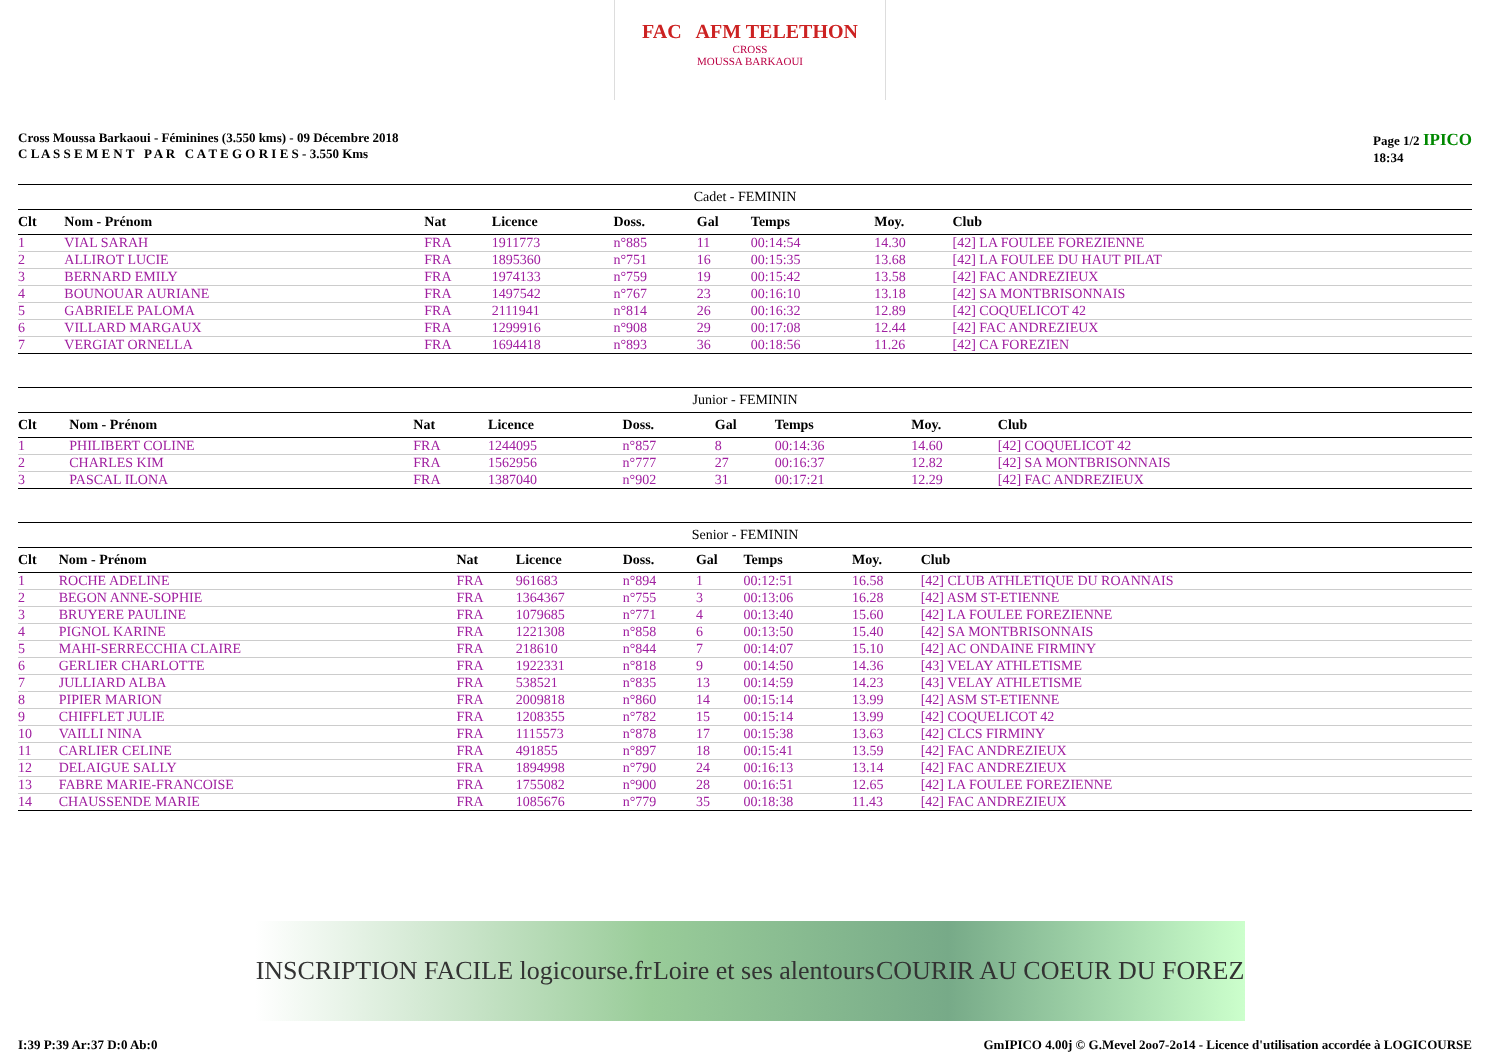FAC AFM TELETHON
CROSS
MOUSSA BARKAOUI
Cross Moussa Barkaoui - Féminines (3.550 kms) - 09 Décembre 2018
C L A S S E M E N T P A R C A T E G O R I E S - 3.550 Kms
Page 1/2 IPICO
18:34
Cadet - FEMININ
| Clt | Nom - Prénom | Nat | Licence | Doss. | Gal | Temps | Moy. | Club |
| --- | --- | --- | --- | --- | --- | --- | --- | --- |
| 1 | VIAL SARAH | FRA | 1911773 | n°885 | 11 | 00:14:54 | 14.30 | [42] LA FOULEE FOREZIENNE |
| 2 | ALLIROT LUCIE | FRA | 1895360 | n°751 | 16 | 00:15:35 | 13.68 | [42] LA FOULEE DU HAUT PILAT |
| 3 | BERNARD EMILY | FRA | 1974133 | n°759 | 19 | 00:15:42 | 13.58 | [42] FAC ANDREZIEUX |
| 4 | BOUNOUAR AURIANE | FRA | 1497542 | n°767 | 23 | 00:16:10 | 13.18 | [42] SA MONTBRISONNAIS |
| 5 | GABRIELE PALOMA | FRA | 2111941 | n°814 | 26 | 00:16:32 | 12.89 | [42] COQUELICOT 42 |
| 6 | VILLARD MARGAUX | FRA | 1299916 | n°908 | 29 | 00:17:08 | 12.44 | [42] FAC ANDREZIEUX |
| 7 | VERGIAT ORNELLA | FRA | 1694418 | n°893 | 36 | 00:18:56 | 11.26 | [42] CA FOREZIEN |
Junior - FEMININ
| Clt | Nom - Prénom | Nat | Licence | Doss. | Gal | Temps | Moy. | Club |
| --- | --- | --- | --- | --- | --- | --- | --- | --- |
| 1 | PHILIBERT COLINE | FRA | 1244095 | n°857 | 8 | 00:14:36 | 14.60 | [42] COQUELICOT 42 |
| 2 | CHARLES KIM | FRA | 1562956 | n°777 | 27 | 00:16:37 | 12.82 | [42] SA MONTBRISONNAIS |
| 3 | PASCAL ILONA | FRA | 1387040 | n°902 | 31 | 00:17:21 | 12.29 | [42] FAC ANDREZIEUX |
Senior - FEMININ
| Clt | Nom - Prénom | Nat | Licence | Doss. | Gal | Temps | Moy. | Club |
| --- | --- | --- | --- | --- | --- | --- | --- | --- |
| 1 | ROCHE ADELINE | FRA | 961683 | n°894 | 1 | 00:12:51 | 16.58 | [42] CLUB ATHLETIQUE DU ROANNAIS |
| 2 | BEGON ANNE-SOPHIE | FRA | 1364367 | n°755 | 3 | 00:13:06 | 16.28 | [42] ASM ST-ETIENNE |
| 3 | BRUYERE PAULINE | FRA | 1079685 | n°771 | 4 | 00:13:40 | 15.60 | [42] LA FOULEE FOREZIENNE |
| 4 | PIGNOL KARINE | FRA | 1221308 | n°858 | 6 | 00:13:50 | 15.40 | [42] SA MONTBRISONNAIS |
| 5 | MAHI-SERRECCHIA CLAIRE | FRA | 218610 | n°844 | 7 | 00:14:07 | 15.10 | [42] AC ONDAINE FIRMINY |
| 6 | GERLIER CHARLOTTE | FRA | 1922331 | n°818 | 9 | 00:14:50 | 14.36 | [43] VELAY ATHLETISME |
| 7 | JULLIARD ALBA | FRA | 538521 | n°835 | 13 | 00:14:59 | 14.23 | [43] VELAY ATHLETISME |
| 8 | PIPIER MARION | FRA | 2009818 | n°860 | 14 | 00:15:14 | 13.99 | [42] ASM ST-ETIENNE |
| 9 | CHIFFLET JULIE | FRA | 1208355 | n°782 | 15 | 00:15:14 | 13.99 | [42] COQUELICOT 42 |
| 10 | VAILLI NINA | FRA | 1115573 | n°878 | 17 | 00:15:38 | 13.63 | [42] CLCS FIRMINY |
| 11 | CARLIER CELINE | FRA | 491855 | n°897 | 18 | 00:15:41 | 13.59 | [42] FAC ANDREZIEUX |
| 12 | DELAIGUE SALLY | FRA | 1894998 | n°790 | 24 | 00:16:13 | 13.14 | [42] FAC ANDREZIEUX |
| 13 | FABRE MARIE-FRANCOISE | FRA | 1755082 | n°900 | 28 | 00:16:51 | 12.65 | [42] LA FOULEE FOREZIENNE |
| 14 | CHAUSSENDE MARIE | FRA | 1085676 | n°779 | 35 | 00:18:38 | 11.43 | [42] FAC ANDREZIEUX |
INSCRIPTION FACILE logicourse.fr Loire et ses alentours COURIR AU COEUR DU FOREZ
I:39 P:39 Ar:37 D:0 Ab:0 GmIPICO 4.00j © G.Mevel 2oo7-2o14 - Licence d'utilisation accordée à LOGICOURSE